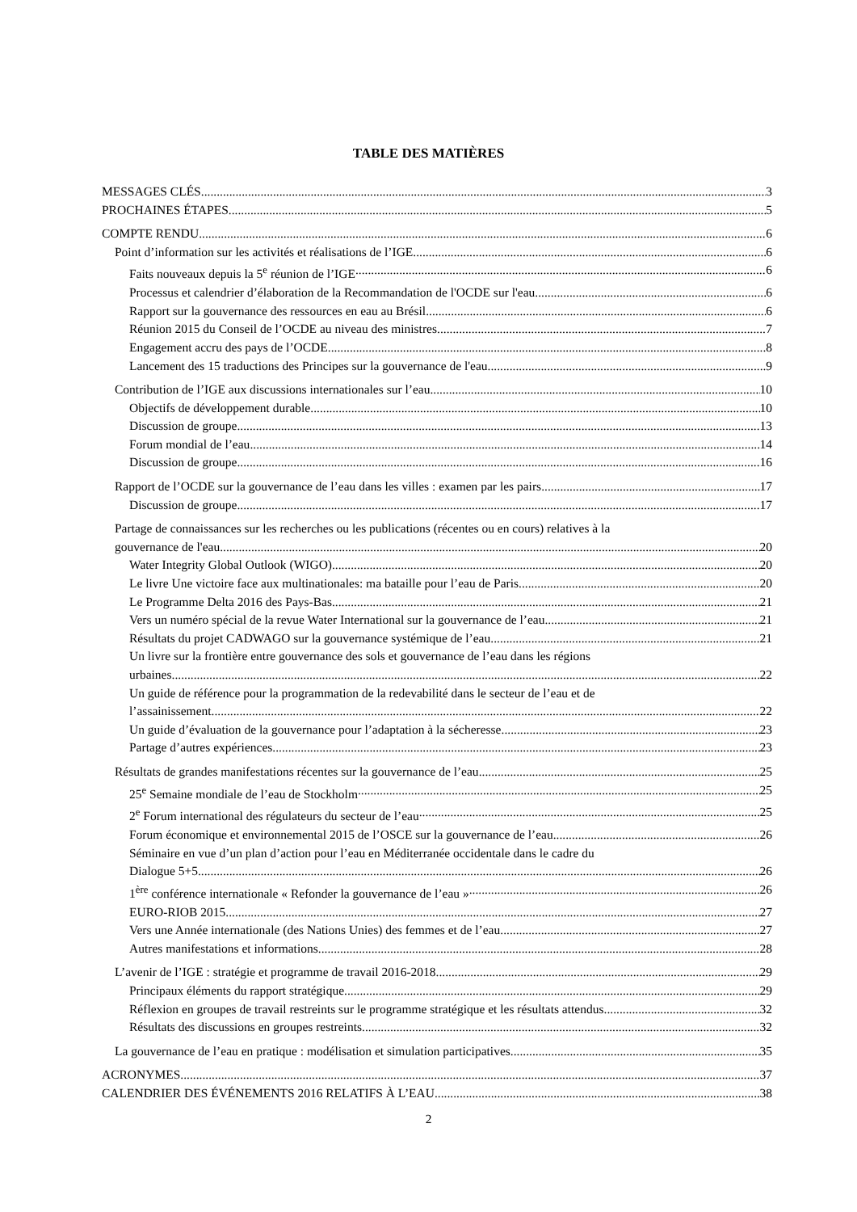TABLE DES MATIÈRES
MESSAGES CLÉS 3
PROCHAINES ÉTAPES 5
COMPTE RENDU 6
Point d’information sur les activités et réalisations de l’IGE 6
Faits nouveaux depuis la 5<sup>e</sup> réunion de l’IGE 6
Processus et calendrier d’élaboration de la Recommandation de l'OCDE sur l'eau 6
Rapport sur la gouvernance des ressources en eau au Brésil 6
Réunion 2015 du Conseil de l’OCDE au niveau des ministres 7
Engagement accru des pays de l’OCDE 8
Lancement des 15 traductions des Principes sur la gouvernance de l'eau 9
Contribution de l’IGE aux discussions internationales sur l’eau 10
Objectifs de développement durable 10
Discussion de groupe 13
Forum mondial de l’eau 14
Discussion de groupe 16
Rapport de l’OCDE sur la gouvernance de l’eau dans les villes : examen par les pairs 17
Discussion de groupe 17
Partage de connaissances sur les recherches ou les publications (récentes ou en cours) relatives à la
gouvernance de l'eau 20
Water Integrity Global Outlook (WIGO) 20
Le livre Une victoire face aux multinationales: ma bataille pour l’eau de Paris 20
Le Programme Delta 2016 des Pays-Bas 21
Vers un numéro spécial de la revue Water International sur la gouvernance de l’eau 21
Résultats du projet CADWAGO sur la gouvernance systémique de l’eau 21
Un livre sur la frontière entre gouvernance des sols et gouvernance de l’eau dans les régions
urbaines 22
Un guide de référence pour la programmation de la redevabilité dans le secteur de l’eau et de
l’assainissement 22
Un guide d’évaluation de la gouvernance pour l’adaptation à la sécheresse 23
Partage d’autres expériences 23
Résultats de grandes manifestations récentes sur la gouvernance de l’eau 25
25<sup>e</sup> Semaine mondiale de l’eau de Stockholm 25
2<sup>e</sup> Forum international des régulateurs du secteur de l’eau 25
Forum économique et environnemental 2015 de l’OSCE sur la gouvernance de l’eau 26
Séminaire en vue d’un plan d’action pour l’eau en Méditerranée occidentale dans le cadre du
Dialogue 5+5 26
1<sup>ère</sup> conférence internationale « Refonder la gouvernance de l’eau » 26
EURO-RIOB 2015 27
Vers une Année internationale (des Nations Unies) des femmes et de l’eau 27
Autres manifestations et informations 28
L’avenir de l’IGE : stratégie et programme de travail 2016-2018 29
Principaux éléments du rapport stratégique 29
Réflexion en groupes de travail restreints sur le programme stratégique et les résultats attendus 32
Résultats des discussions en groupes restreints 32
La gouvernance de l’eau en pratique : modélisation et simulation participatives 35
ACRONYMES 37
CALENDRIER DES ÉVÉNEMENTS 2016 RELATIFS À L’EAU 38
2